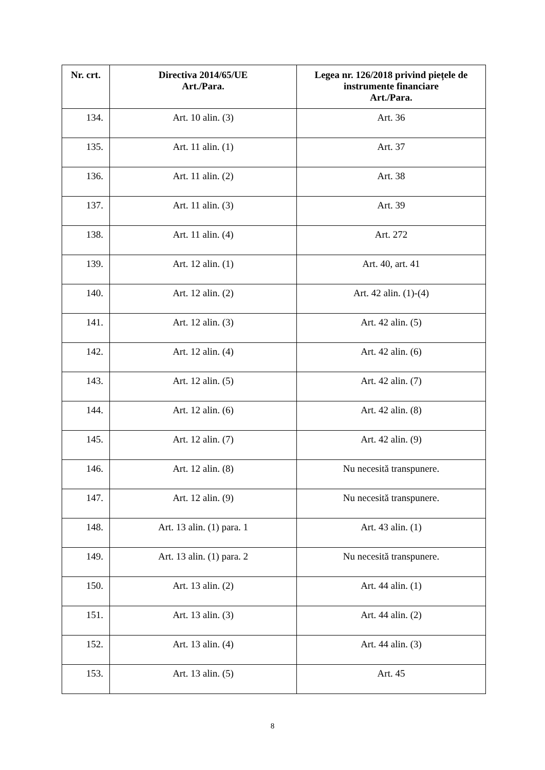| Nr. crt. | Directiva 2014/65/UE Art./Para. | Legea nr. 126/2018 privind piețele de instrumente financiare Art./Para. |
| --- | --- | --- |
| 134. | Art. 10 alin. (3) | Art. 36 |
| 135. | Art. 11 alin. (1) | Art. 37 |
| 136. | Art. 11 alin. (2) | Art. 38 |
| 137. | Art. 11 alin. (3) | Art. 39 |
| 138. | Art. 11 alin. (4) | Art. 272 |
| 139. | Art. 12 alin. (1) | Art. 40, art. 41 |
| 140. | Art. 12 alin. (2) | Art. 42 alin. (1)-(4) |
| 141. | Art. 12 alin. (3) | Art. 42 alin. (5) |
| 142. | Art. 12 alin. (4) | Art. 42 alin. (6) |
| 143. | Art. 12 alin. (5) | Art. 42 alin. (7) |
| 144. | Art. 12 alin. (6) | Art. 42 alin. (8) |
| 145. | Art. 12 alin. (7) | Art. 42 alin. (9) |
| 146. | Art. 12 alin. (8) | Nu necesită transpunere. |
| 147. | Art. 12 alin. (9) | Nu necesită transpunere. |
| 148. | Art. 13 alin. (1) para. 1 | Art. 43 alin. (1) |
| 149. | Art. 13 alin. (1) para. 2 | Nu necesită transpunere. |
| 150. | Art. 13 alin. (2) | Art. 44 alin. (1) |
| 151. | Art. 13 alin. (3) | Art. 44 alin. (2) |
| 152. | Art. 13 alin. (4) | Art. 44 alin. (3) |
| 153. | Art. 13 alin. (5) | Art. 45 |
8